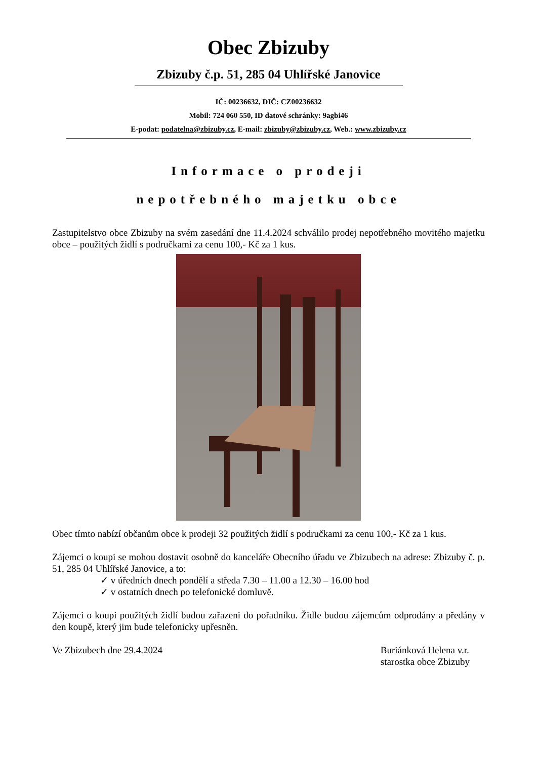Obec Zbizuby
Zbizuby č.p. 51, 285 04 Uhlířské Janovice
IČ: 00236632, DIČ: CZ00236632
Mobil: 724 060 550, ID datové schránky: 9agbi46
E-podat: podatelna@zbizuby.cz, E-mail: zbizuby@zbizuby.cz, Web.: www.zbizuby.cz
Informace o prodeji
nepotřebného majetku obce
Zastupitelstvo obce Zbizuby na svém zasedání dne 11.4.2024 schválilo prodej nepotřebného movitého majetku obce – použitých židlí s područkami za cenu 100,- Kč za 1 kus.
Obec tímto nabízí občanům obce k prodeji 32 použitých židlí s područkami za cenu 100,- Kč za 1 kus.
Zájemci o koupi se mohou dostavit osobně do kanceláře Obecního úřadu ve Zbizubech na adrese: Zbizuby č. p. 51, 285 04 Uhlířské Janovice, a to:
✓ v úředních dnech pondělí a středa 7.30 – 11.00 a 12.30 – 16.00 hod
✓ v ostatních dnech po telefonické domluvě.
Zájemci o koupi použitých židlí budou zařazeni do pořadníku. Židle budou zájemcům odprodány a předány v den koupě, který jim bude telefonicky upřesněn.
Ve Zbizubech dne 29.4.2024 Buriánková Helena v.r.
starostka obce Zbizuby